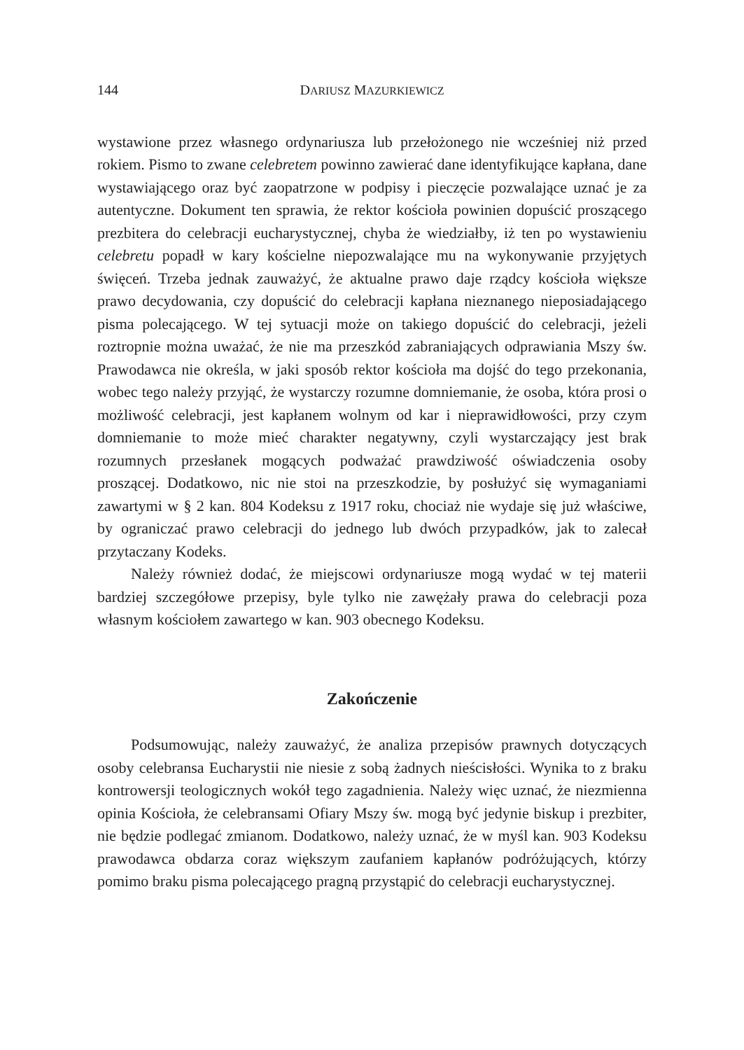144 DARIUSZ MAZURKIEWICZ
wystawione przez własnego ordynariusza lub przełożonego nie wcześniej niż przed rokiem. Pismo to zwane celebretem powinno zawierać dane identyfikujące kapłana, dane wystawiającego oraz być zaopatrzone w podpisy i pieczęcie pozwalające uznać je za autentyczne. Dokument ten sprawia, że rektor kościoła powinien dopuścić proszącego prezbitera do celebracji eucharystycznej, chyba że wiedziałby, iż ten po wystawieniu celebretu popadł w kary kościelne niepozwalające mu na wykonywanie przyjętych święceń. Trzeba jednak zauważyć, że aktualne prawo daje rządcy kościoła większe prawo decydowania, czy dopuścić do celebracji kapłana nieznanego nieposiadającego pisma polecającego. W tej sytuacji może on takiego dopuścić do celebracji, jeżeli roztropnie można uważać, że nie ma przeszkód zabraniających odprawiania Mszy św. Prawodawca nie określa, w jaki sposób rektor kościoła ma dojść do tego przekonania, wobec tego należy przyjąć, że wystarczy rozumne domniemanie, że osoba, która prosi o możliwość celebracji, jest kapłanem wolnym od kar i nieprawidłowości, przy czym domniemanie to może mieć charakter negatywny, czyli wystarczający jest brak rozumnych przesłanek mogących podważać prawdziwość oświadczenia osoby proszącej. Dodatkowo, nic nie stoi na przeszkodzie, by posłużyć się wymaganiami zawartymi w § 2 kan. 804 Kodeksu z 1917 roku, chociaż nie wydaje się już właściwe, by ograniczać prawo celebracji do jednego lub dwóch przypadków, jak to zalecał przytaczany Kodeks.
Należy również dodać, że miejscowi ordynariusze mogą wydać w tej materii bardziej szczegółowe przepisy, byle tylko nie zawężały prawa do celebracji poza własnym kościołem zawartego w kan. 903 obecnego Kodeksu.
Zakończenie
Podsumowując, należy zauważyć, że analiza przepisów prawnych dotyczących osoby celebransa Eucharystii nie niesie z sobą żadnych nieścisłości. Wynika to z braku kontrowersji teologicznych wokół tego zagadnienia. Należy więc uznać, że niezmienna opinia Kościoła, że celebransami Ofiary Mszy św. mogą być jedynie biskup i prezbiter, nie będzie podlegać zmianom. Dodatkowo, należy uznać, że w myśl kan. 903 Kodeksu prawodawca obdarza coraz większym zaufaniem kapłanów podróżujących, którzy pomimo braku pisma polecającego pragną przystąpić do celebracji eucharystycznej.